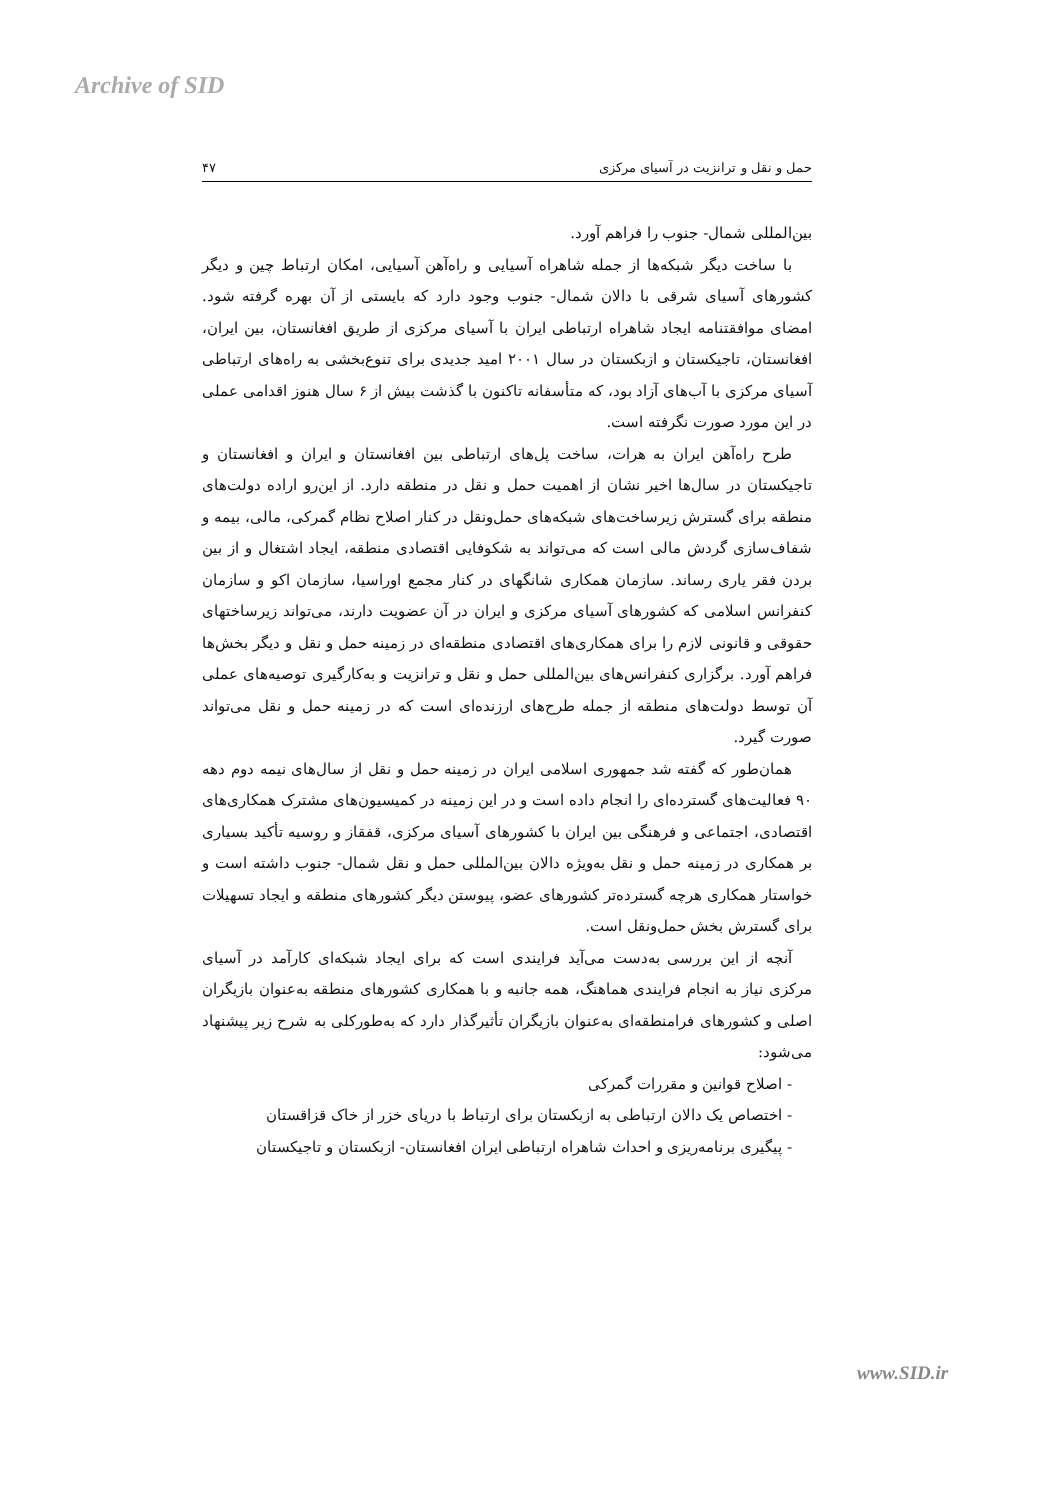Archive of SID
حمل و نقل و ترانزیت در آسیای مرکزی ۴۷
بین‌المللی شمال- جنوب را فراهم آورد.
با ساخت دیگر شبکه‌ها از جمله شاهراه آسیایی و راه‌آهن آسیایی، امکان ارتباط چین و دیگر کشورهای آسیای شرقی با دالان شمال- جنوب وجود دارد که بایستی از آن بهره گرفته شود. امضای موافقتنامه ایجاد شاهراه ارتباطی ایران با آسیای مرکزی از طریق افغانستان، بین ایران، افغانستان، تاجیکستان و ازبکستان در سال ۲۰۰۱ امید جدیدی برای تنوع‌بخشی به راه‌های ارتباطی آسیای مرکزی با آب‌های آزاد بود، که متأسفانه تاکنون با گذشت بیش از ۶ سال هنوز اقدامی عملی در این مورد صورت نگرفته است.
طرح راه‌آهن ایران به هرات، ساخت پل‌های ارتباطی بین افغانستان و ایران و افغانستان و تاجیکستان در سال‌ها اخیر نشان از اهمیت حمل و نقل در منطقه دارد. از این‌رو اراده دولت‌های منطقه برای گسترش زیرساخت‌های شبکه‌های حمل‌ونقل در کنار اصلاح نظام گمرکی، مالی، بیمه و شفاف‌سازی گردش مالی است که می‌تواند به شکوفایی اقتصادی منطقه، ایجاد اشتغال و از بین بردن فقر یاری رساند. سازمان همکاری شانگهای در کنار مجمع اوراسیا، سازمان اکو و سازمان کنفرانس اسلامی که کشورهای آسیای مرکزی و ایران در آن عضویت دارند، می‌تواند زیرساختهای حقوقی و قانونی لازم را برای همکاری‌های اقتصادی منطقه‌ای در زمینه حمل و نقل و دیگر بخش‌ها فراهم آورد. برگزاری کنفرانس‌های بین‌المللی حمل و نقل و ترانزیت و به‌کارگیری توصیه‌های عملی آن توسط دولت‌های منطقه از جمله طرح‌های ارزنده‌ای است که در زمینه حمل و نقل می‌تواند صورت گیرد.
همان‌طور که گفته شد جمهوری اسلامی ایران در زمینه حمل و نقل از سال‌های نیمه دوم دهه ۹۰ فعالیت‌های گسترده‌ای را انجام داده است و در این زمینه در کمیسیون‌های مشترک همکاری‌های اقتصادی، اجتماعی و فرهنگی بین ایران با کشورهای آسیای مرکزی، قفقاز و روسیه تأکید بسیاری بر همکاری در زمینه حمل و نقل به‌ویژه دالان بین‌المللی حمل و نقل شمال- جنوب داشته است و خواستار همکاری هرچه گسترده‌تر کشورهای عضو، پیوستن دیگر کشورهای منطقه و ایجاد تسهیلات برای گسترش بخش حمل‌ونقل است.
آنچه از این بررسی به‌دست می‌آید فرایندی است که برای ایجاد شبکه‌ای کارآمد در آسیای مرکزی نیاز به انجام فرایندی هماهنگ، همه جانبه و با همکاری کشورهای منطقه به‌عنوان بازیگران اصلی و کشورهای فرامنطقه‌ای به‌عنوان بازیگران تأثیرگذار دارد که به‌طورکلی به شرح زیر پیشنهاد می‌شود:
- اصلاح قوانین و مقررات گمرکی
- اختصاص یک دالان ارتباطی به ازبکستان برای ارتباط با دریای خزر از خاک قزاقستان
- پیگیری برنامه‌ریزی و احداث شاهراه ارتباطی ایران افغانستان- ازبکستان و تاجیکستان
www.SID.ir